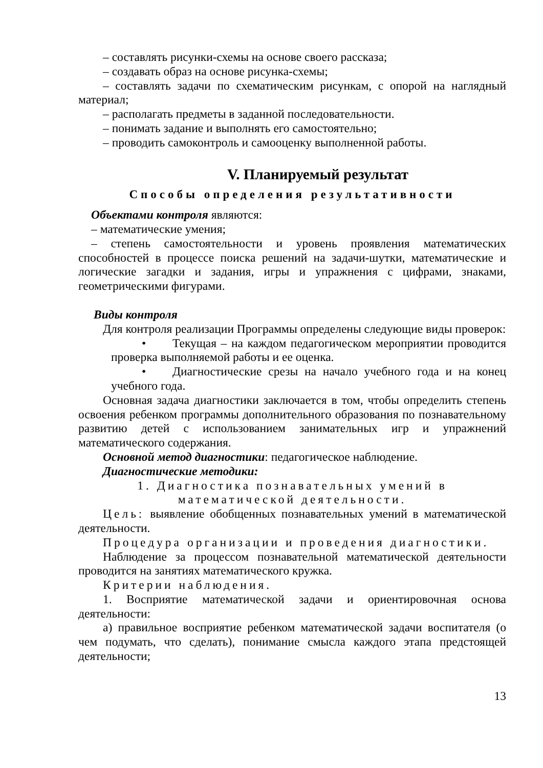– составлять рисунки-схемы на основе своего рассказа;
– создавать образ на основе рисунка-схемы;
– составлять задачи по схематическим рисункам, с опорой на наглядный материал;
– располагать предметы в заданной последовательности.
– понимать задание и выполнять его самостоятельно;
– проводить самоконтроль и самооценку выполненной работы.
V. Планируемый результат
Способы определения результативности
Объектами контроля являются:
– математические умения;
– степень самостоятельности и уровень проявления математических способностей в процессе поиска решений на задачи-шутки, математические и логические загадки и задания, игры и упражнения с цифрами, знаками, геометрическими фигурами.
Виды контроля
Для контроля реализации Программы определены следующие виды проверок:
• Текущая – на каждом педагогическом мероприятии проводится проверка выполняемой работы и ее оценка.
• Диагностические срезы на начало учебного года и на конец учебного года.
Основная задача диагностики заключается в том, чтобы определить степень освоения ребенком программы дополнительного образования по познавательному развитию детей с использованием занимательных игр и упражнений математического содержания.
Основной метод диагностики: педагогическое наблюдение.
Диагностические методики:
1. Диагностика познавательных умений в математической деятельности.
Цель: выявление обобщенных познавательных умений в математической деятельности.
Процедура организации и проведения диагностики.
Наблюдение за процессом познавательной математической деятельности проводится на занятиях математического кружка.
Критерии наблюдения.
1. Восприятие математической задачи и ориентировочная основа деятельности:
а) правильное восприятие ребенком математической задачи воспитателя (о чем подумать, что сделать), понимание смысла каждого этапа предстоящей деятельности;
13